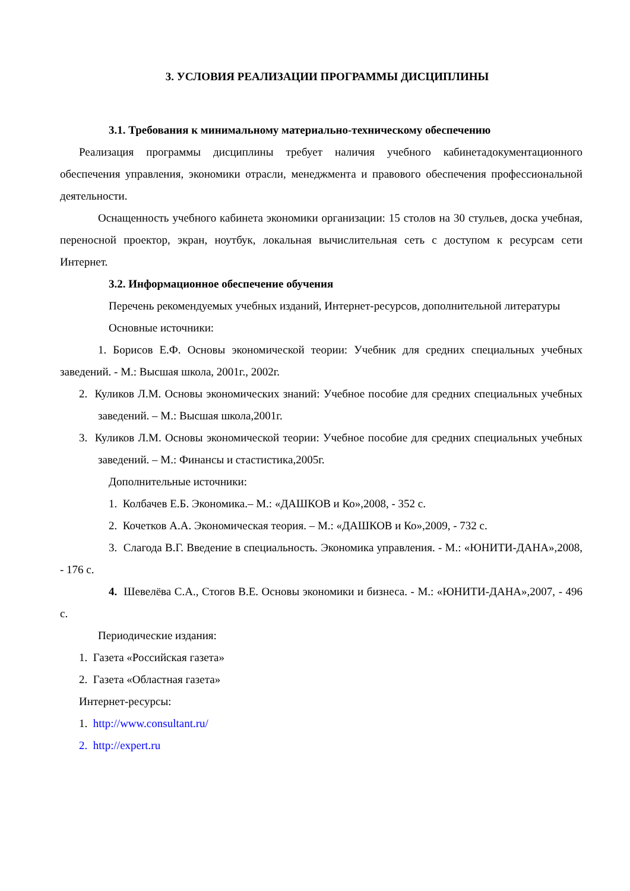3. УСЛОВИЯ РЕАЛИЗАЦИИ ПРОГРАММЫ ДИСЦИПЛИНЫ
3.1. Требования к минимальному материально-техническому обеспечению
Реализация программы дисциплины требует наличия учебного кабинетадокументационного обеспечения управления, экономики отрасли, менеджмента и правового обеспечения профессиональной деятельности.
Оснащенность учебного кабинета экономики организации: 15 столов на 30 стульев, доска учебная, переносной проектор, экран, ноутбук, локальная вычислительная сеть с доступом к ресурсам сети Интернет.
3.2. Информационное обеспечение обучения
Перечень рекомендуемых учебных изданий, Интернет-ресурсов, дополнительной литературы
Основные источники:
1. Борисов Е.Ф. Основы экономической теории: Учебник для средних специальных учебных заведений. - М.: Высшая школа, 2001г., 2002г.
2. Куликов Л.М. Основы экономических знаний: Учебное пособие для средних специальных учебных заведений. – М.: Высшая школа,2001г.
3. Куликов Л.М. Основы экономической теории: Учебное пособие для средних специальных учебных заведений. – М.: Финансы и стастистика,2005г.
Дополнительные источники:
1. Колбачев Е.Б. Экономика.– М.: «ДАШКОВ и Ко»,2008, - 352 с.
2. Кочетков А.А. Экономическая теория. – М.: «ДАШКОВ и Ко»,2009, - 732 с.
3. Слагода В.Г. Введение в специальность. Экономика управления. - М.: «ЮНИТИ-ДАНА»,2008, - 176 с.
4. Шевелёва С.А., Стогов В.Е. Основы экономики и бизнеса. - М.: «ЮНИТИ-ДАНА»,2007, - 496 с.
Периодические издания:
1. Газета «Российская газета»
2. Газета «Областная газета»
Интернет-ресурсы:
1. http://www.consultant.ru/
2. http://expert.ru